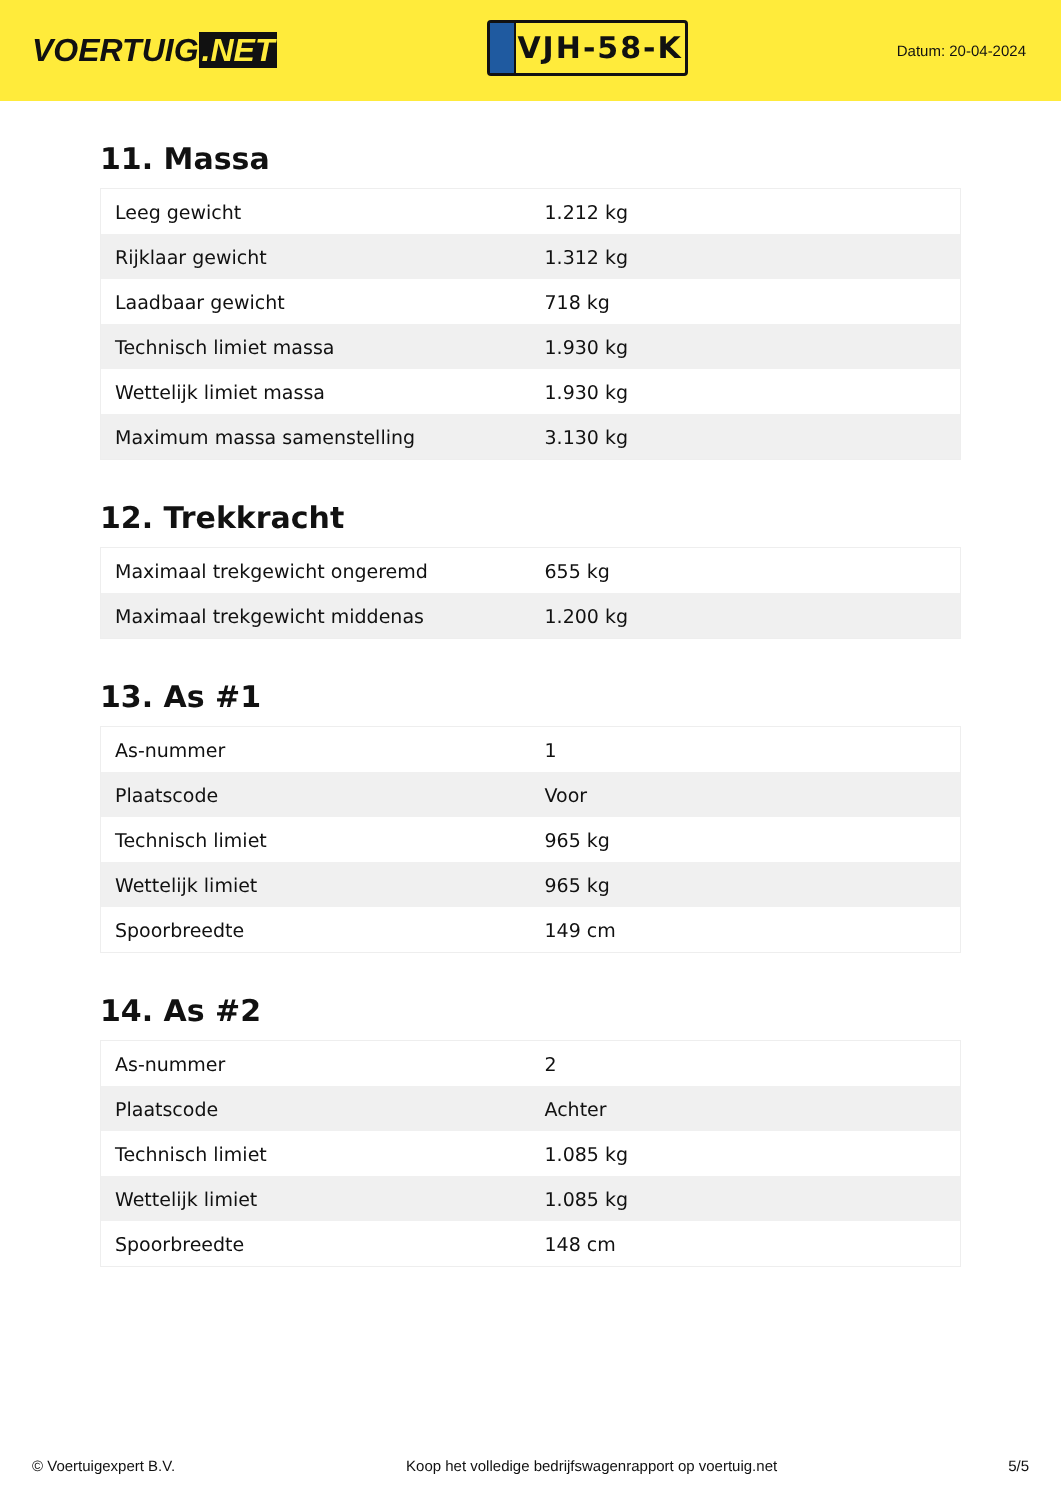VOERTUIG.NET
VJH-58-K
Datum: 20-04-2024
11. Massa
| Leeg gewicht | 1.212 kg |
| Rijklaar gewicht | 1.312 kg |
| Laadbaar gewicht | 718 kg |
| Technisch limiet massa | 1.930 kg |
| Wettelijk limiet massa | 1.930 kg |
| Maximum massa samenstelling | 3.130 kg |
12. Trekkracht
| Maximaal trekgewicht ongeremd | 655 kg |
| Maximaal trekgewicht middenas | 1.200 kg |
13. As #1
| As-nummer | 1 |
| Plaatscode | Voor |
| Technisch limiet | 965 kg |
| Wettelijk limiet | 965 kg |
| Spoorbreedte | 149 cm |
14. As #2
| As-nummer | 2 |
| Plaatscode | Achter |
| Technisch limiet | 1.085 kg |
| Wettelijk limiet | 1.085 kg |
| Spoorbreedte | 148 cm |
© Voertuigexpert B.V. Koop het volledige bedrijfswagenrapport op voertuig.net 5/5